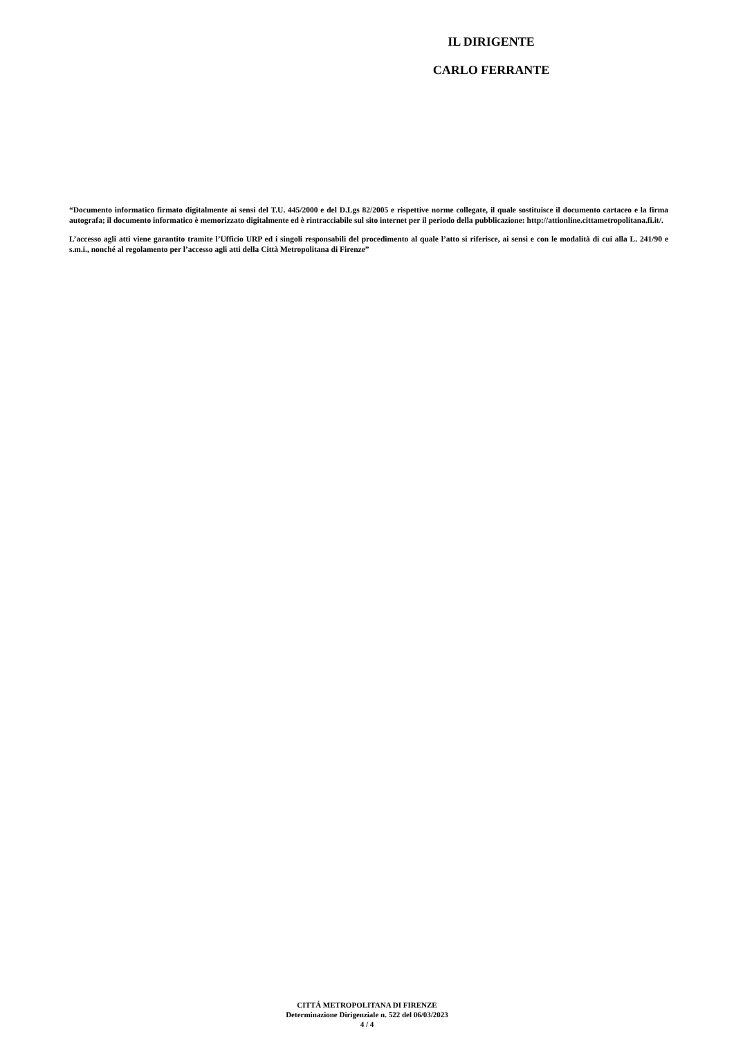IL DIRIGENTE
CARLO FERRANTE
“Documento informatico firmato digitalmente ai sensi del T.U. 445/2000 e del D.Lgs 82/2005 e rispettive norme collegate, il quale sostituisce il documento cartaceo e la firma autografa; il documento informatico è memorizzato digitalmente ed è rintracciabile sul sito internet per il periodo della pubblicazione: http://attionline.cittametropolitana.fi.it/.
L’accesso agli atti viene garantito tramite l’Ufficio URP ed i singoli responsabili del procedimento al quale l’atto si riferisce, ai sensi e con le modalità di cui alla L. 241/90 e s.m.i., nonché al regolamento per l’accesso agli atti della Città Metropolitana di Firenze”
CITTÁ METROPOLITANA DI FIRENZE
Determinazione Dirigenziale n. 522 del 06/03/2023
4 / 4